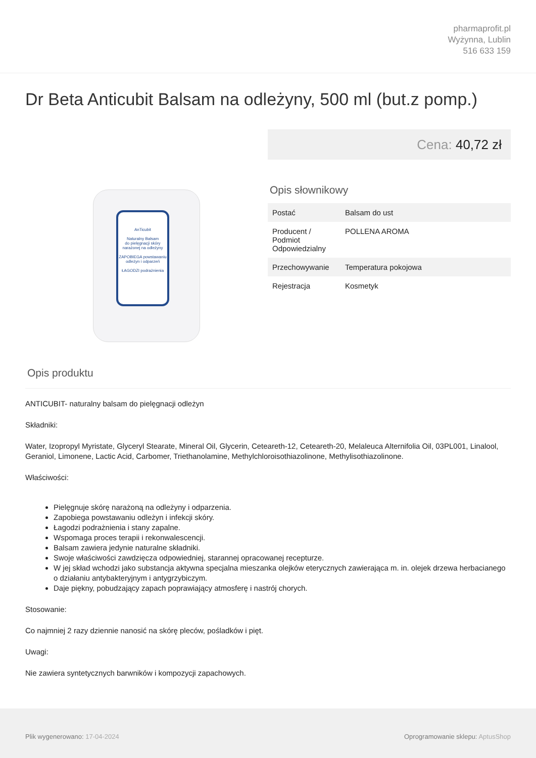pharmaprofit.pl
Wyżynna, Lublin
516 633 159
Dr Beta Anticubit Balsam na odleżyny, 500 ml (but.z pomp.)
AnTicubit
Naturalny Balsam
do pielęgnacji skóry narażonej na odleżyny
ZAPOBIEGA powstawaniu odleżyn i odparzeń
ŁAGODZI podrażnienia
Cena: 40,72 zł
Opis słownikowy
| Postać | Balsam do ust |
| Producent / Podmiot Odpowiedzialny | POLLENA AROMA |
| Przechowywanie | Temperatura pokojowa |
| Rejestracja | Kosmetyk |
Opis produktu
ANTICUBIT- naturalny balsam do pielęgnacji odleżyn
Składniki:
Water, Izopropyl Myristate, Glyceryl Stearate, Mineral Oil, Glycerin, Ceteareth-12, Ceteareth-20, Melaleuca Alternifolia Oil, 03PL001, Linalool, Geraniol, Limonene, Lactic Acid, Carbomer, Triethanolamine, Methylchloroisothiazolinone, Methylisothiazolinone.
Właściwości:
Pielęgnuje skórę narażoną na odleżyny i odparzenia.
Zapobiega powstawaniu odleżyn i infekcji skóry.
Łagodzi podrażnienia i stany zapalne.
Wspomaga proces terapii i rekonwalescencji.
Balsam zawiera jedynie naturalne składniki.
Swoje właściwości zawdzięcza odpowiedniej, starannej opracowanej recepturze.
W jej skład wchodzi jako substancja aktywna specjalna mieszanka olejków eterycznych zawierająca m. in. olejek drzewa herbacianego o działaniu antybakteryjnym i antygrzybiczym.
Daje piękny, pobudzający zapach poprawiający atmosferę i nastrój chorych.
Stosowanie:
Co najmniej 2 razy dziennie nanosić na skórę pleców, pośladków i pięt.
Uwagi:
Nie zawiera syntetycznych barwników i kompozycji zapachowych.
Plik wygenerowano: 17-04-2024
Oprogramowanie sklepu: AptusShop